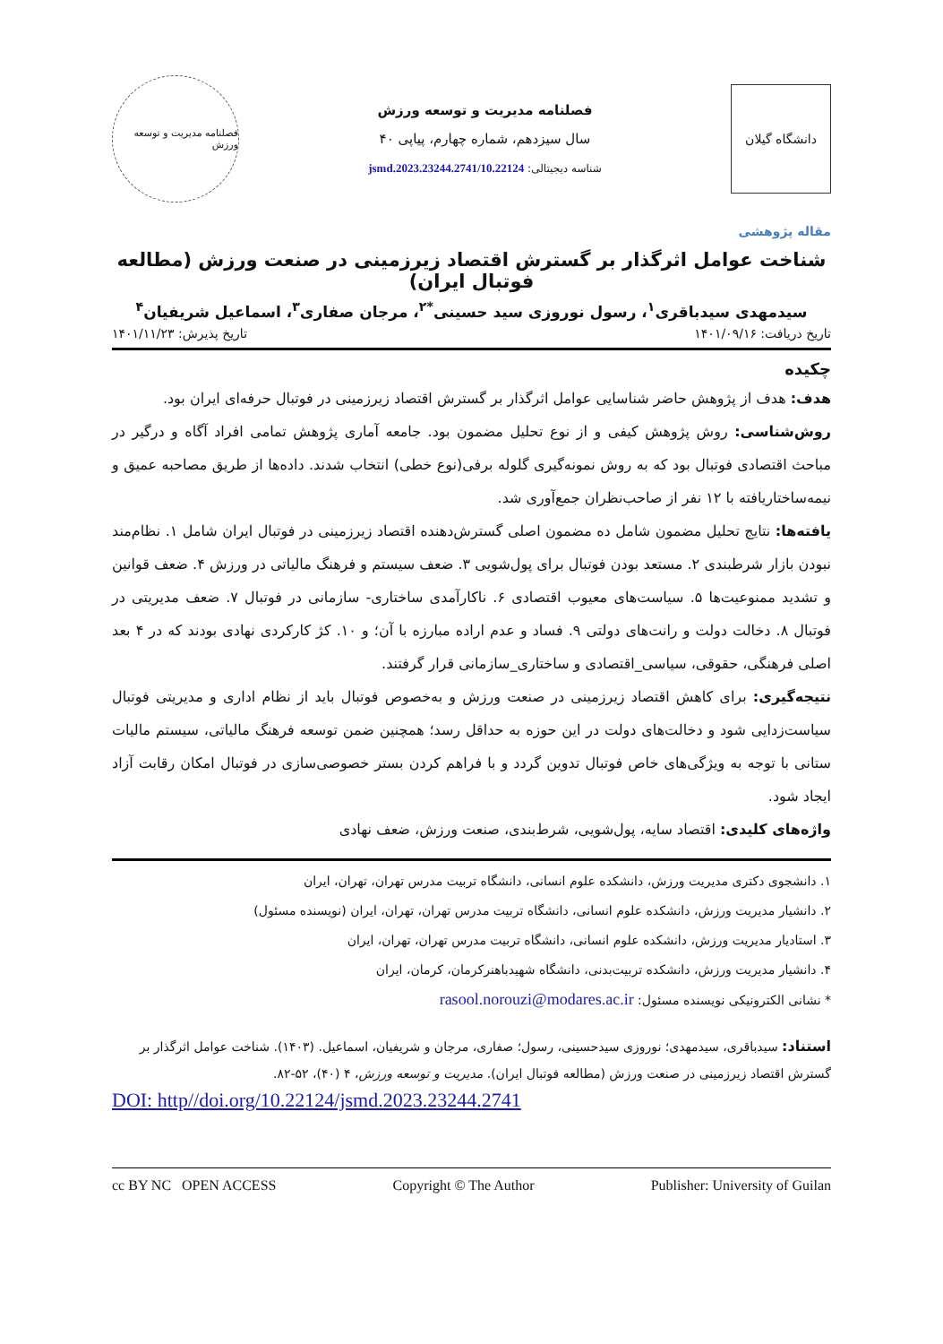دانشگاه گیلان
فصلنامه مدیریت و توسعه ورزش
سال سیزدهم، شماره چهارم، پیاپی ۴۰
شناسه دیجیتالی: 10.22124/jsmd.2023.23244.2741
فصلنامه مدیریت و توسعه ورزش
مقاله پژوهشی
شناخت عوامل اثرگذار بر گسترش اقتصاد زیرزمینی در صنعت ورزش (مطالعه فوتبال ایران)
سیدمهدی سیدباقری<sup>۱</sup>، رسول نوروزی سید حسینی<sup>*۲</sup>، مرجان صفاری<sup>۳</sup>، اسماعیل شریفیان<sup>۴</sup>
تاریخ دریافت: ۱۴۰۱/۰۹/۱۶ تاریخ پذیرش: ۱۴۰۱/۱۱/۲۳
چکیده
هدف: هدف از پژوهش حاضر شناسایی عوامل اثرگذار بر گسترش اقتصاد زیرزمینی در فوتبال حرفه‌ای ایران بود.
روش‌شناسی: روش پژوهش کیفی و از نوع تحلیل مضمون بود. جامعه آماری پژوهش تمامی افراد آگاه و درگیر در مباحث اقتصادی فوتبال بود که به روش نمونه‌گیری گلوله برفی(نوع خطی) انتخاب شدند. داده‌ها از طریق مصاحبه عمیق و نیمه‌ساختاریافته با ۱۲ نفر از صاحب‌نظران جمع‌آوری شد.
یافته‌ها: نتایج تحلیل مضمون شامل ده مضمون اصلی گسترش‌دهنده اقتصاد زیرزمینی در فوتبال ایران شامل ۱. نظام‌مند نبودن بازار شرطبندی ۲. مستعد بودن فوتبال برای پول‌شویی ۳. ضعف سیستم و فرهنگ مالیاتی در ورزش ۴. ضعف قوانین و تشدید ممنوعیت‌ها ۵. سیاست‌های معیوب اقتصادی ۶. ناکارآمدی ساختاری- سازمانی در فوتبال ۷. ضعف مدیریتی در فوتبال ۸. دخالت دولت و رانت‌های دولتی ۹. فساد و عدم اراده مبارزه با آن؛ و ۱۰. کژ کارکردی نهادی بودند که در ۴ بعد اصلی فرهنگی، حقوقی، سیاسی_اقتصادی و ساختاری_سازمانی قرار گرفتند.
نتیجه‌گیری: برای کاهش اقتصاد زیرزمینی در صنعت ورزش و به‌خصوص فوتبال باید از نظام اداری و مدیریتی فوتبال سیاست‌زدایی شود و دخالت‌های دولت در این حوزه به حداقل رسد؛ همچنین ضمن توسعه فرهنگ مالیاتی، سیستم مالیات ستانی با توجه به ویژگی‌های خاص فوتبال تدوین گردد و با فراهم کردن بستر خصوصی‌سازی در فوتبال امکان رقابت آزاد ایجاد شود.
واژه‌های کلیدی: اقتصاد سایه، پول‌شویی، شرط‌بندی، صنعت ورزش، ضعف نهادی
۱. دانشجوی دکتری مدیریت ورزش، دانشکده علوم انسانی، دانشگاه تربیت مدرس تهران، تهران، ایران
۲. دانشیار مدیریت ورزش، دانشکده علوم انسانی، دانشگاه تربیت مدرس تهران، تهران، ایران (نویسنده مسئول)
۳. استادیار مدیریت ورزش، دانشکده علوم انسانی، دانشگاه تربیت مدرس تهران، تهران، ایران
۴. دانشیار مدیریت ورزش، دانشکده تربیت‌بدنی، دانشگاه شهیدباهنرکرمان، کرمان، ایران
* نشانی الکترونیکی نویسنده مسئول: rasool.norouzi@modares.ac.ir
استناد: سیدباقری، سیدمهدی؛ نوروزی سیدحسینی، رسول؛ صفاری، مرجان و شریفیان، اسماعیل. (۱۴۰۳). شناخت عوامل اثرگذار بر گسترش اقتصاد زیرزمینی در صنعت ورزش (مطالعه فوتبال ایران). مدیریت و توسعه ورزش، ۴ (۴۰)، ۵۲-۸۲.
DOI: http//doi.org/10.22124/jsmd.2023.23244.2741
cc BY NC OPEN ACCESS Copyright © The Author Publisher: University of Guilan